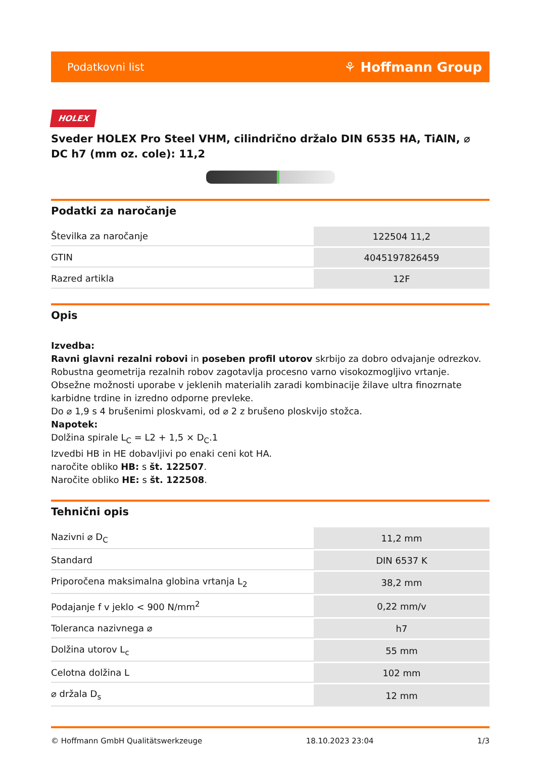Podatkovni list ⚘ Hoffmann Group
HOLEX
Sveder HOLEX Pro Steel VHM, cilindrično držalo DIN 6535 HA, TiAlN, ⌀ DC h7 (mm oz. cole): 11,2
Podatki za naročanje
| Številka za naročanje | 122504 11,2 |
| GTIN | 4045197826459 |
| Razred artikla | 12F |
Opis
Izvedba:
Ravni glavni rezalni robovi in poseben profil utorov skrbijo za dobro odvajanje odrezkov.
Robustna geometrija rezalnih robov zagotavlja procesno varno visokozmogljivo vrtanje.
Obsežne možnosti uporabe v jeklenih materialih zaradi kombinacije žilave ultra finozrnate karbidne trdine in izredno odporne prevleke.
Do ⌀ 1,9 s 4 brušenimi ploskvami, od ⌀ 2 z brušeno ploskvijo stožca.
Napotek:
Dolžina spirale L<sub>C</sub> = L2 + 1,5 × D<sub>C</sub>.1
Izvedbi HB in HE dobavljivi po enaki ceni kot HA.
naročite obliko HB: s št. 122507.
Naročite obliko HE: s št. 122508.
Tehnični opis
| Nazivni ⌀ D<sub>C</sub> | 11,2 mm |
| Standard | DIN 6537 K |
| Priporočena maksimalna globina vrtanja L<sub>2</sub> | 38,2 mm |
| Podajanje f v jeklo < 900 N/mm<sup>2</sup> | 0,22 mm/v |
| Toleranca nazivnega ⌀ | h7 |
| Dolžina utorov L<sub>c</sub> | 55 mm |
| Celotna dolžina L | 102 mm |
| ⌀ držala D<sub>s</sub> | 12 mm |
© Hoffmann GmbH Qualitätswerkzeuge 18.10.2023 23:04 1/3